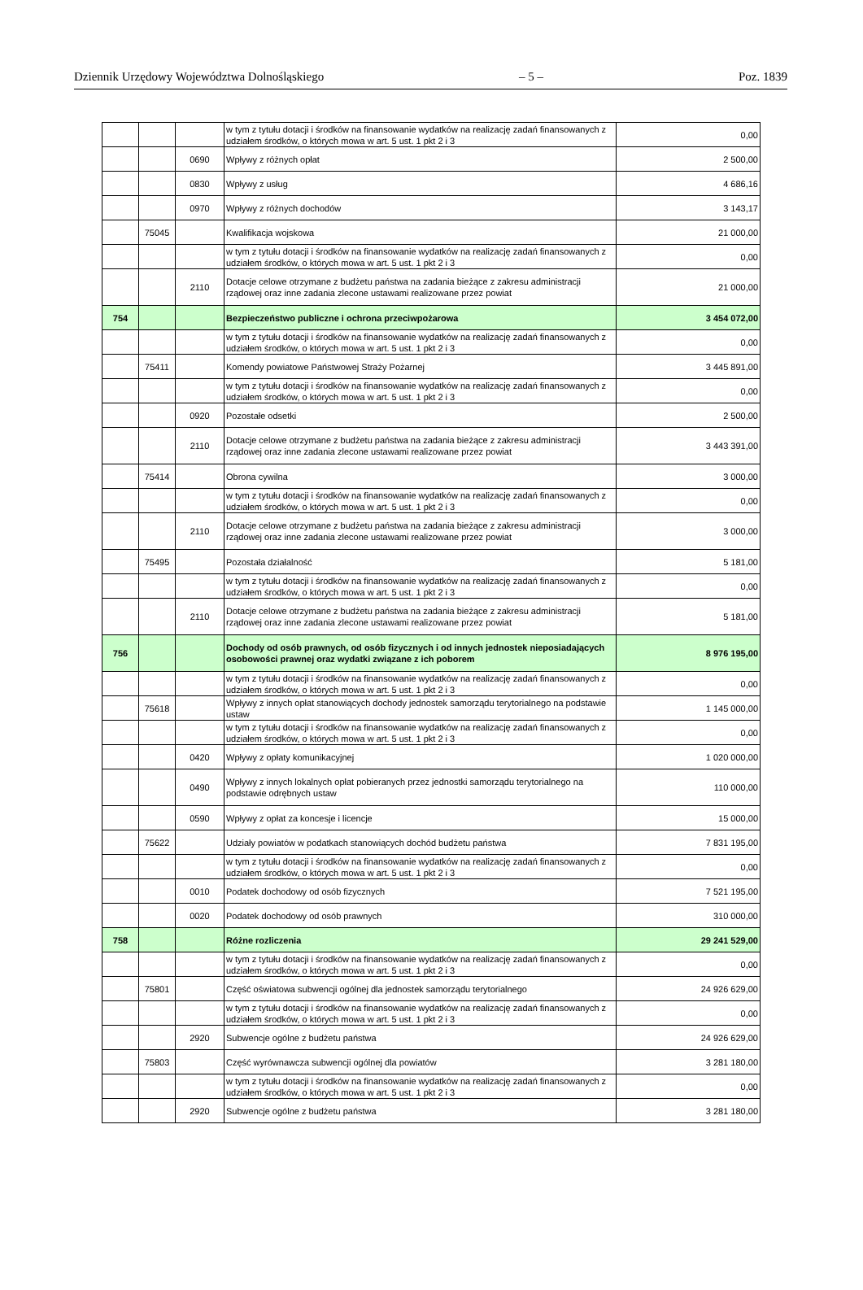Dziennik Urzędowy Województwa Dolnośląskiego – 5 – Poz. 1839
| | | | w tym z tytułu dotacji i środków na finansowanie wydatków na realizację zadań finansowanych z udziałem środków, o których mowa w art. 5 ust. 1 pkt 2 i 3 | 0,00 |
| | | 0690 | Wpływy z różnych opłat | 2 500,00 |
| | | 0830 | Wpływy z usług | 4 686,16 |
| | | 0970 | Wpływy z różnych dochodów | 3 143,17 |
| | 75045 | | Kwalifikacja wojskowa | 21 000,00 |
| | | | w tym z tytułu dotacji i środków na finansowanie wydatków na realizację zadań finansowanych z udziałem środków, o których mowa w art. 5 ust. 1 pkt 2 i 3 | 0,00 |
| | | 2110 | Dotacje celowe otrzymane z budżetu państwa na zadania bieżące z zakresu administracji rządowej oraz inne zadania zlecone ustawami realizowane przez powiat | 21 000,00 |
| 754 | | | Bezpieczeństwo publiczne i ochrona przeciwpożarowa | 3 454 072,00 |
| | | | w tym z tytułu dotacji i środków na finansowanie wydatków na realizację zadań finansowanych z udziałem środków, o których mowa w art. 5 ust. 1 pkt 2 i 3 | 0,00 |
| | 75411 | | Komendy powiatowe Państwowej Straży Pożarnej | 3 445 891,00 |
| | | | w tym z tytułu dotacji i środków na finansowanie wydatków na realizację zadań finansowanych z udziałem środków, o których mowa w art. 5 ust. 1 pkt 2 i 3 | 0,00 |
| | | 0920 | Pozostałe odsetki | 2 500,00 |
| | | 2110 | Dotacje celowe otrzymane z budżetu państwa na zadania bieżące z zakresu administracji rządowej oraz inne zadania zlecone ustawami realizowane przez powiat | 3 443 391,00 |
| | 75414 | | Obrona cywilna | 3 000,00 |
| | | | w tym z tytułu dotacji i środków na finansowanie wydatków na realizację zadań finansowanych z udziałem środków, o których mowa w art. 5 ust. 1 pkt 2 i 3 | 0,00 |
| | | 2110 | Dotacje celowe otrzymane z budżetu państwa na zadania bieżące z zakresu administracji rządowej oraz inne zadania zlecone ustawami realizowane przez powiat | 3 000,00 |
| | 75495 | | Pozostała działalność | 5 181,00 |
| | | | w tym z tytułu dotacji i środków na finansowanie wydatków na realizację zadań finansowanych z udziałem środków, o których mowa w art. 5 ust. 1 pkt 2 i 3 | 0,00 |
| | | 2110 | Dotacje celowe otrzymane z budżetu państwa na zadania bieżące z zakresu administracji rządowej oraz inne zadania zlecone ustawami realizowane przez powiat | 5 181,00 |
| 756 | | | Dochody od osób prawnych, od osób fizycznych i od innych jednostek nieposiadających osobowości prawnej oraz wydatki związane z ich poborem | 8 976 195,00 |
| | | | w tym z tytułu dotacji i środków na finansowanie wydatków na realizację zadań finansowanych z udziałem środków, o których mowa w art. 5 ust. 1 pkt 2 i 3 | 0,00 |
| | 75618 | | Wpływy z innych opłat stanowiących dochody jednostek samorządu terytorialnego na podstawie ustaw | 1 145 000,00 |
| | | | w tym z tytułu dotacji i środków na finansowanie wydatków na realizację zadań finansowanych z udziałem środków, o których mowa w art. 5 ust. 1 pkt 2 i 3 | 0,00 |
| | | 0420 | Wpływy z opłaty komunikacyjnej | 1 020 000,00 |
| | | 0490 | Wpływy z innych lokalnych opłat pobieranych przez jednostki samorządu terytorialnego na podstawie odrębnych ustaw | 110 000,00 |
| | | 0590 | Wpływy z opłat za koncesje i licencje | 15 000,00 |
| | 75622 | | Udziały powiatów w podatkach stanowiących dochód budżetu państwa | 7 831 195,00 |
| | | | w tym z tytułu dotacji i środków na finansowanie wydatków na realizację zadań finansowanych z udziałem środków, o których mowa w art. 5 ust. 1 pkt 2 i 3 | 0,00 |
| | | 0010 | Podatek dochodowy od osób fizycznych | 7 521 195,00 |
| | | 0020 | Podatek dochodowy od osób prawnych | 310 000,00 |
| 758 | | | Różne rozliczenia | 29 241 529,00 |
| | | | w tym z tytułu dotacji i środków na finansowanie wydatków na realizację zadań finansowanych z udziałem środków, o których mowa w art. 5 ust. 1 pkt 2 i 3 | 0,00 |
| | 75801 | | Część oświatowa subwencji ogólnej dla jednostek samorządu terytorialnego | 24 926 629,00 |
| | | | w tym z tytułu dotacji i środków na finansowanie wydatków na realizację zadań finansowanych z udziałem środków, o których mowa w art. 5 ust. 1 pkt 2 i 3 | 0,00 |
| | | 2920 | Subwencje ogólne z budżetu państwa | 24 926 629,00 |
| | 75803 | | Część wyrównawcza subwencji ogólnej dla powiatów | 3 281 180,00 |
| | | | w tym z tytułu dotacji i środków na finansowanie wydatków na realizację zadań finansowanych z udziałem środków, o których mowa w art. 5 ust. 1 pkt 2 i 3 | 0,00 |
| | | 2920 | Subwencje ogólne z budżetu państwa | 3 281 180,00 |